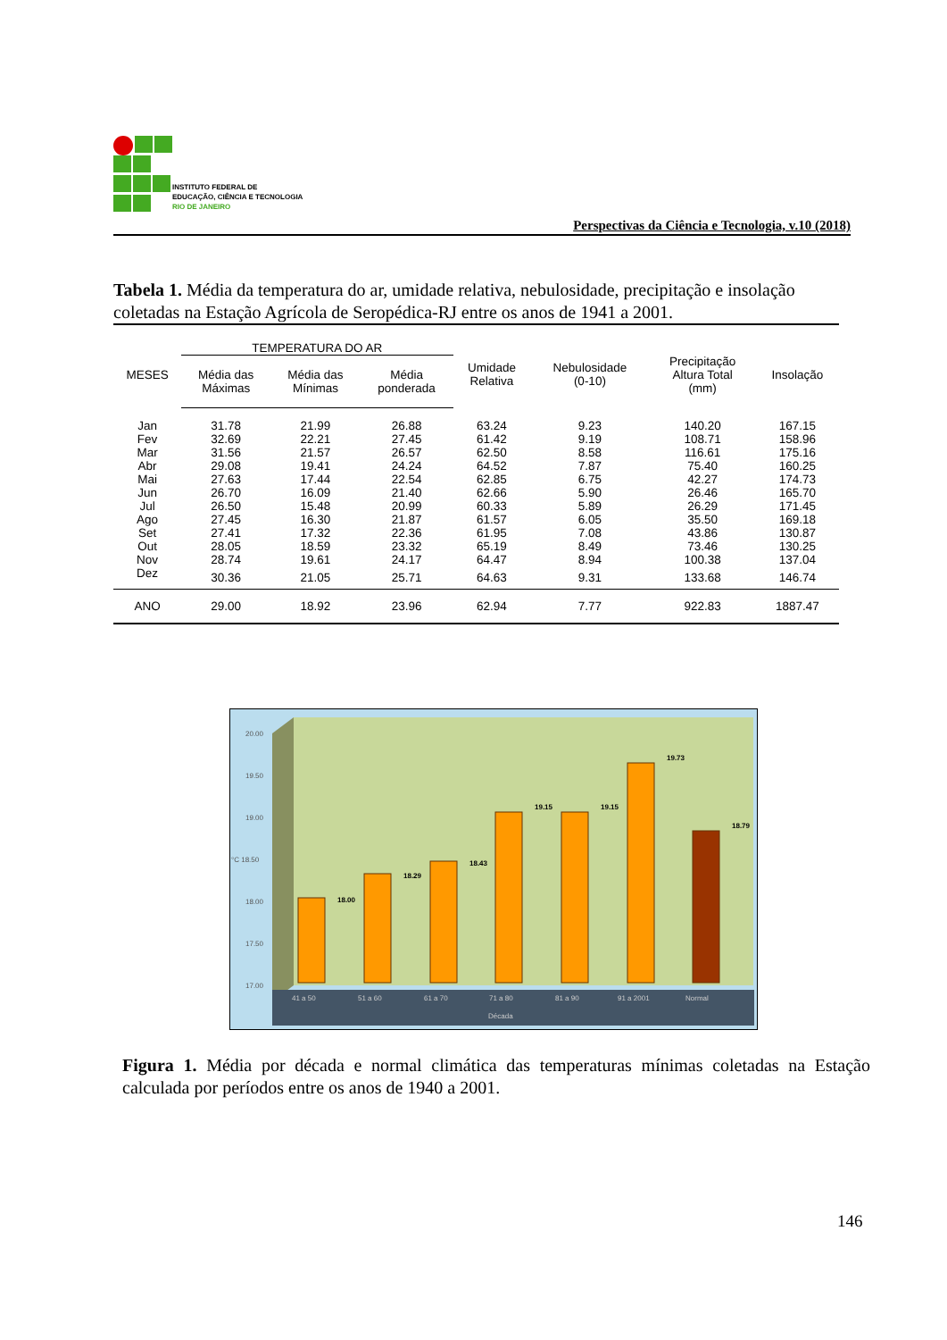INSTITUTO FEDERAL DE
EDUCAÇÃO, CIÊNCIA E TECNOLOGIA
RIO DE JANEIRO
Perspectivas da Ciência e Tecnologia, v.10 (2018)
Tabela 1. Média da temperatura do ar, umidade relativa, nebulosidade, precipitação e insolação coletadas na Estação Agrícola de Seropédica-RJ entre os anos de 1941 a 2001.
| MESES | TEMPERATURA DO AR | | | Umidade Relativa | Nebulosidade (0-10) | Precipitação Altura Total (mm) | Insolação |
| --- | --- | --- | --- | --- | --- | --- | --- |
| | Média das Máximas | Média das Mínimas | Média ponderada | | | | |
| Jan | 31.78 | 21.99 | 26.88 | 63.24 | 9.23 | 140.20 | 167.15 |
| Fev | 32.69 | 22.21 | 27.45 | 61.42 | 9.19 | 108.71 | 158.96 |
| Mar | 31.56 | 21.57 | 26.57 | 62.50 | 8.58 | 116.61 | 175.16 |
| Abr | 29.08 | 19.41 | 24.24 | 64.52 | 7.87 | 75.40 | 160.25 |
| Mai | 27.63 | 17.44 | 22.54 | 62.85 | 6.75 | 42.27 | 174.73 |
| Jun | 26.70 | 16.09 | 21.40 | 62.66 | 5.90 | 26.46 | 165.70 |
| Jul | 26.50 | 15.48 | 20.99 | 60.33 | 5.89 | 26.29 | 171.45 |
| Ago | 27.45 | 16.30 | 21.87 | 61.57 | 6.05 | 35.50 | 169.18 |
| Set | 27.41 | 17.32 | 22.36 | 61.95 | 7.08 | 43.86 | 130.87 |
| Out | 28.05 | 18.59 | 23.32 | 65.19 | 8.49 | 73.46 | 130.25 |
| Nov | 28.74 | 19.61 | 24.17 | 64.47 | 8.94 | 100.38 | 137.04 |
| Dez | 30.36 | 21.05 | 25.71 | 64.63 | 9.31 | 133.68 | 146.74 |
| ANO | 29.00 | 18.92 | 23.96 | 62.94 | 7.77 | 922.83 | 1887.47 |
20.00
19.50
19.00
°C 18.50
18.00
17.50
17.00
18.00
18.29
18.43
19.15
19.15
19.73
18.79
41 a 50
51 a 60
61 a 70
71 a 80
81 a 90
91 a 2001
Normal
Década
Figura 1. Média por década e normal climática das temperaturas mínimas coletadas na Estação calculada por períodos entre os anos de 1940 a 2001.
146